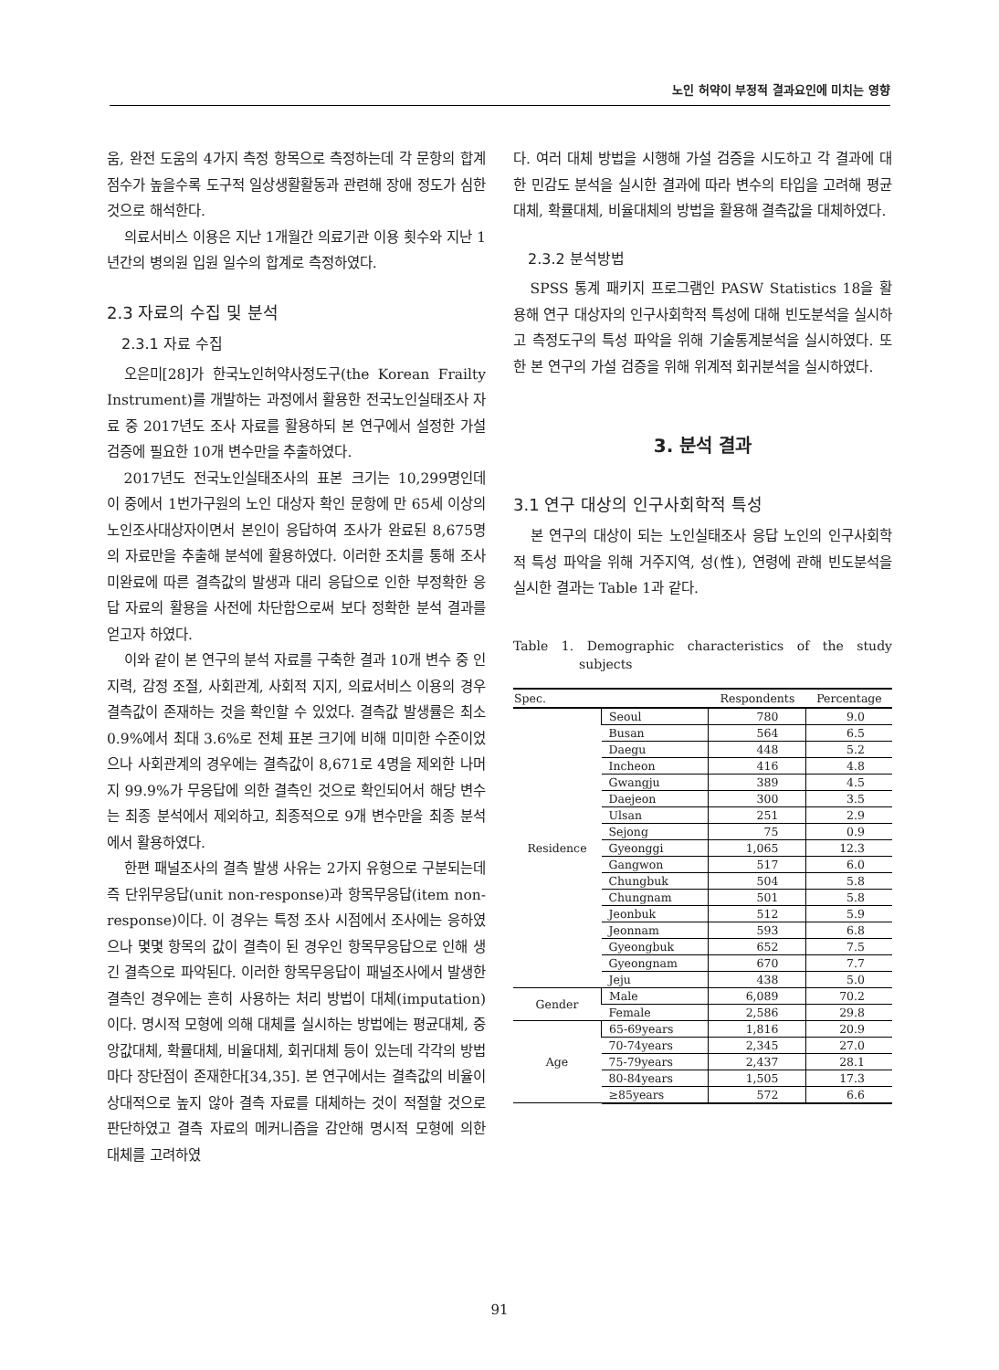노인 허약이 부정적 결과요인에 미치는 영향
움, 완전 도움의 4가지 측정 항목으로 측정하는데 각 문항의 합계 점수가 높을수록 도구적 일상생활활동과 관련해 장애 정도가 심한 것으로 해석한다.
의료서비스 이용은 지난 1개월간 의료기관 이용 횟수와 지난 1년간의 병의원 입원 일수의 합계로 측정하였다.
2.3 자료의 수집 및 분석
2.3.1 자료 수집
오은미[28]가 한국노인허약사정도구(the Korean Frailty Instrument)를 개발하는 과정에서 활용한 전국노인실태조사 자료 중 2017년도 조사 자료를 활용하되 본 연구에서 설정한 가설 검증에 필요한 10개 변수만을 추출하였다.
2017년도 전국노인실태조사의 표본 크기는 10,299명인데 이 중에서 1번가구원의 노인 대상자 확인 문항에 만 65세 이상의 노인조사대상자이면서 본인이 응답하여 조사가 완료된 8,675명의 자료만을 추출해 분석에 활용하였다. 이러한 조치를 통해 조사 미완료에 따른 결측값의 발생과 대리 응답으로 인한 부정확한 응답 자료의 활용을 사전에 차단함으로써 보다 정확한 분석 결과를 얻고자 하였다.
이와 같이 본 연구의 분석 자료를 구축한 결과 10개 변수 중 인지력, 감정 조절, 사회관계, 사회적 지지, 의료서비스 이용의 경우 결측값이 존재하는 것을 확인할 수 있었다. 결측값 발생률은 최소 0.9%에서 최대 3.6%로 전체 표본 크기에 비해 미미한 수준이었으나 사회관계의 경우에는 결측값이 8,671로 4명을 제외한 나머지 99.9%가 무응답에 의한 결측인 것으로 확인되어서 해당 변수는 최종 분석에서 제외하고, 최종적으로 9개 변수만을 최종 분석에서 활용하였다.
한편 패널조사의 결측 발생 사유는 2가지 유형으로 구분되는데 즉 단위무응답(unit non-response)과 항목무응답(item non-response)이다. 이 경우는 특정 조사 시점에서 조사에는 응하였으나 몇몇 항목의 값이 결측이 된 경우인 항목무응답으로 인해 생긴 결측으로 파악된다. 이러한 항목무응답이 패널조사에서 발생한 결측인 경우에는 흔히 사용하는 처리 방법이 대체(imputation)이다. 명시적 모형에 의해 대체를 실시하는 방법에는 평균대체, 중앙값대체, 확률대체, 비율대체, 회귀대체 등이 있는데 각각의 방법마다 장단점이 존재한다[34,35]. 본 연구에서는 결측값의 비율이 상대적으로 높지 않아 결측 자료를 대체하는 것이 적절할 것으로 판단하였고 결측 자료의 메커니즘을 감안해 명시적 모형에 의한 대체를 고려하였
다. 여러 대체 방법을 시행해 가설 검증을 시도하고 각 결과에 대한 민감도 분석을 실시한 결과에 따라 변수의 타입을 고려해 평균대체, 확률대체, 비율대체의 방법을 활용해 결측값을 대체하였다.
2.3.2 분석방법
SPSS 통계 패키지 프로그램인 PASW Statistics 18을 활용해 연구 대상자의 인구사회학적 특성에 대해 빈도분석을 실시하고 측정도구의 특성 파악을 위해 기술통계분석을 실시하였다. 또한 본 연구의 가설 검증을 위해 위계적 회귀분석을 실시하였다.
3. 분석 결과
3.1 연구 대상의 인구사회학적 특성
본 연구의 대상이 되는 노인실태조사 응답 노인의 인구사회학적 특성 파악을 위해 거주지역, 성(性), 연령에 관해 빈도분석을 실시한 결과는 Table 1과 같다.
Table 1. Demographic characteristics of the study subjects
| Spec. | | Respondents | Percentage |
| --- | --- | --- | --- |
| Residence | Seoul | 780 | 9.0 |
| | Busan | 564 | 6.5 |
| | Daegu | 448 | 5.2 |
| | Incheon | 416 | 4.8 |
| | Gwangju | 389 | 4.5 |
| | Daejeon | 300 | 3.5 |
| | Ulsan | 251 | 2.9 |
| | Sejong | 75 | 0.9 |
| | Gyeonggi | 1,065 | 12.3 |
| | Gangwon | 517 | 6.0 |
| | Chungbuk | 504 | 5.8 |
| | Chungnam | 501 | 5.8 |
| | Jeonbuk | 512 | 5.9 |
| | Jeonnam | 593 | 6.8 |
| | Gyeongbuk | 652 | 7.5 |
| | Gyeongnam | 670 | 7.7 |
| | Jeju | 438 | 5.0 |
| Gender | Male | 6,089 | 70.2 |
| | Female | 2,586 | 29.8 |
| Age | 65-69years | 1,816 | 20.9 |
| | 70-74years | 2,345 | 27.0 |
| | 75-79years | 2,437 | 28.1 |
| | 80-84years | 1,505 | 17.3 |
| | ≥85years | 572 | 6.6 |
91